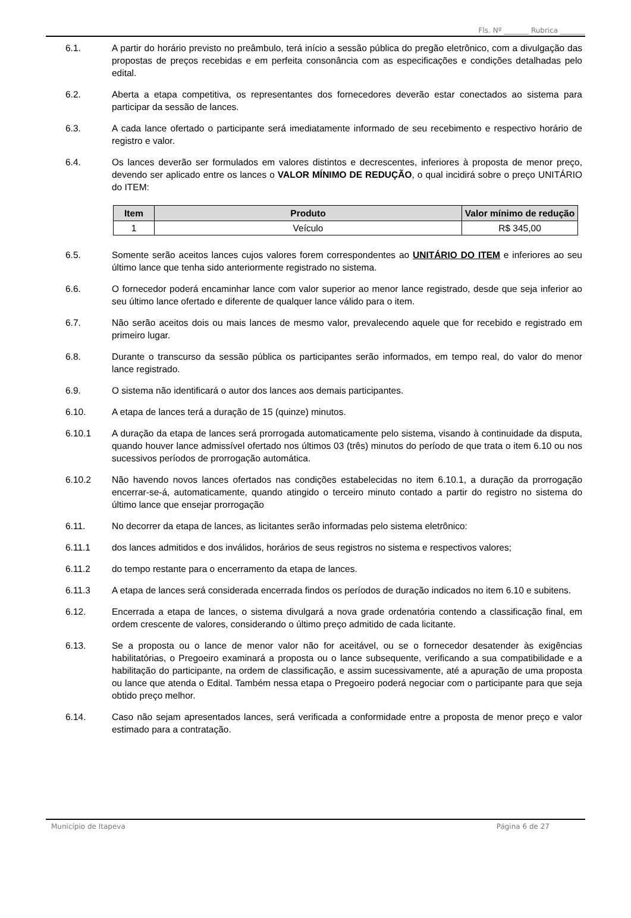Fls. Nº _______ Rubrica _______
6.1. A partir do horário previsto no preâmbulo, terá início a sessão pública do pregão eletrônico, com a divulgação das propostas de preços recebidas e em perfeita consonância com as especificações e condições detalhadas pelo edital.
6.2. Aberta a etapa competitiva, os representantes dos fornecedores deverão estar conectados ao sistema para participar da sessão de lances.
6.3. A cada lance ofertado o participante será imediatamente informado de seu recebimento e respectivo horário de registro e valor.
6.4. Os lances deverão ser formulados em valores distintos e decrescentes, inferiores à proposta de menor preço, devendo ser aplicado entre os lances o VALOR MÍNIMO DE REDUÇÃO, o qual incidirá sobre o preço UNITÁRIO do ITEM:
| Item | Produto | Valor mínimo de redução |
| --- | --- | --- |
| 1 | Veículo | R$ 345,00 |
6.5. Somente serão aceitos lances cujos valores forem correspondentes ao UNITÁRIO DO ITEM e inferiores ao seu último lance que tenha sido anteriormente registrado no sistema.
6.6. O fornecedor poderá encaminhar lance com valor superior ao menor lance registrado, desde que seja inferior ao seu último lance ofertado e diferente de qualquer lance válido para o item.
6.7. Não serão aceitos dois ou mais lances de mesmo valor, prevalecendo aquele que for recebido e registrado em primeiro lugar.
6.8. Durante o transcurso da sessão pública os participantes serão informados, em tempo real, do valor do menor lance registrado.
6.9. O sistema não identificará o autor dos lances aos demais participantes.
6.10. A etapa de lances terá a duração de 15 (quinze) minutos.
6.10.1 A duração da etapa de lances será prorrogada automaticamente pelo sistema, visando à continuidade da disputa, quando houver lance admissível ofertado nos últimos 03 (três) minutos do período de que trata o item 6.10 ou nos sucessivos períodos de prorrogação automática.
6.10.2 Não havendo novos lances ofertados nas condições estabelecidas no item 6.10.1, a duração da prorrogação encerrar-se-á, automaticamente, quando atingido o terceiro minuto contado a partir do registro no sistema do último lance que ensejar prorrogação
6.11. No decorrer da etapa de lances, as licitantes serão informadas pelo sistema eletrônico:
6.11.1 dos lances admitidos e dos inválidos, horários de seus registros no sistema e respectivos valores;
6.11.2 do tempo restante para o encerramento da etapa de lances.
6.11.3 A etapa de lances será considerada encerrada findos os períodos de duração indicados no item 6.10 e subitens.
6.12. Encerrada a etapa de lances, o sistema divulgará a nova grade ordenatória contendo a classificação final, em ordem crescente de valores, considerando o último preço admitido de cada licitante.
6.13. Se a proposta ou o lance de menor valor não for aceitável, ou se o fornecedor desatender às exigências habilitatórias, o Pregoeiro examinará a proposta ou o lance subsequente, verificando a sua compatibilidade e a habilitação do participante, na ordem de classificação, e assim sucessivamente, até a apuração de uma proposta ou lance que atenda o Edital. Também nessa etapa o Pregoeiro poderá negociar com o participante para que seja obtido preço melhor.
6.14. Caso não sejam apresentados lances, será verificada a conformidade entre a proposta de menor preço e valor estimado para a contratação.
Município de Itapeva Página 6 de 27